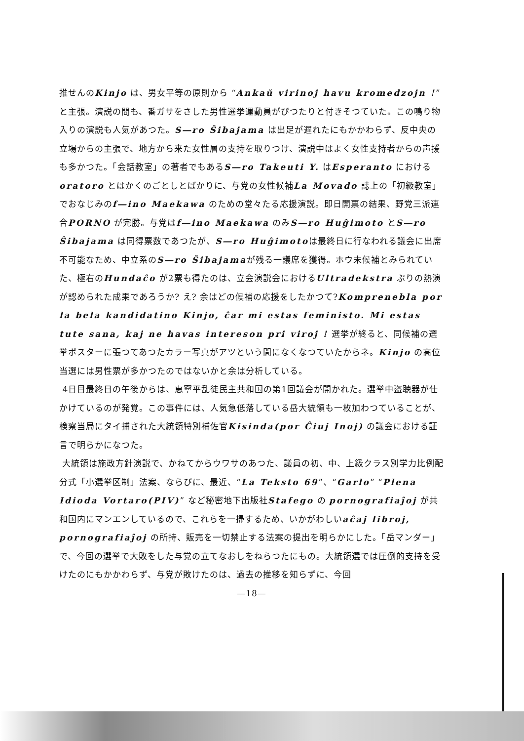推せんのKinjo は、男女平等の原則から “Ankaŭ virinoj havu kromedzojn !” と主張。演説の間も、番ガサをさした男性選挙運動員がぴつたりと付きそつていた。この鳴り物入りの演説も人気があつた。S―ro Ŝibajama は出足が遅れたにもかかわらず、反中央の立場からの主張で、地方から来た女性層の支持を取りつけ、演説中はよく女性支持者からの声援も多かつた。「会話教室」の著者でもあるS―ro Takeuti Y. はEsperanto における oratoro とはかくのごとしとばかりに、与党の女性候補La Movado 誌上の「初級教室」でおなじみのf―ino Maekawa のための堂々たる応援演説。即日開票の結果、野党三派連合PORNO が完勝。与党はf―ino Maekawa のみS―ro Huĝimoto とS―ro Ŝibajama は同得票数であつたが、S―ro Huĝimotoは最終日に行なわれる議会に出席不可能なため、中立系のS―ro Ŝibajamaが残る一議席を獲得。ホウ末候補とみられていた、極右のHundaĉo が2票も得たのは、立会演説会におけるUltradekstra ぶりの熱演が認められた成果であろうか? え? 余はどの候補の応援をしたかつて?Komprenebla por la bela kandidatino Kinjo, ĉar mi estas feministo. Mi estas tute sana, kaj ne havas intereson pri viroj ! 選挙が終ると、同候補の選挙ポスターに張つてあつたカラー写真がアツという間になくなつていたからネ。Kinjo の高位当選には男性票が多かつたのではないかと余は分析している。
4日目最終日の午後からは、恵寧平乱徒民主共和国の第1回議会が開かれた。選挙中盗聴器が仕かけているのが発覚。この事件には、人気急低落している岳大統領も一枚加わつていることが、検察当局にタイ捕された大統領特別補佐官Kisinda(por Ĉiuj Inoj) の議会における証言で明らかになつた。
大統領は施政方針演説で、かねてからウワサのあつた、議員の初、中、上級クラス別学力比例配分式「小選挙区制」法案、ならびに、最近、“La Teksto 69”、“Garlo” “Plena Idioda Vortaro(PIV)” など秘密地下出版社Stafego の pornografiaĵoj が共和国内にマンエンしているので、これらを一掃するため、いかがわしいaĉaj libroj, pornografiaĵoj の所持、販売を一切禁止する法案の提出を明らかにした。「岳マンダー」で、今回の選挙で大敗をした与党の立てなおしをねらつたにもの。大統領選では圧倒的支持を受けたのにもかかわらず、与党が敗けたのは、過去の推移を知らずに、今回
—18—